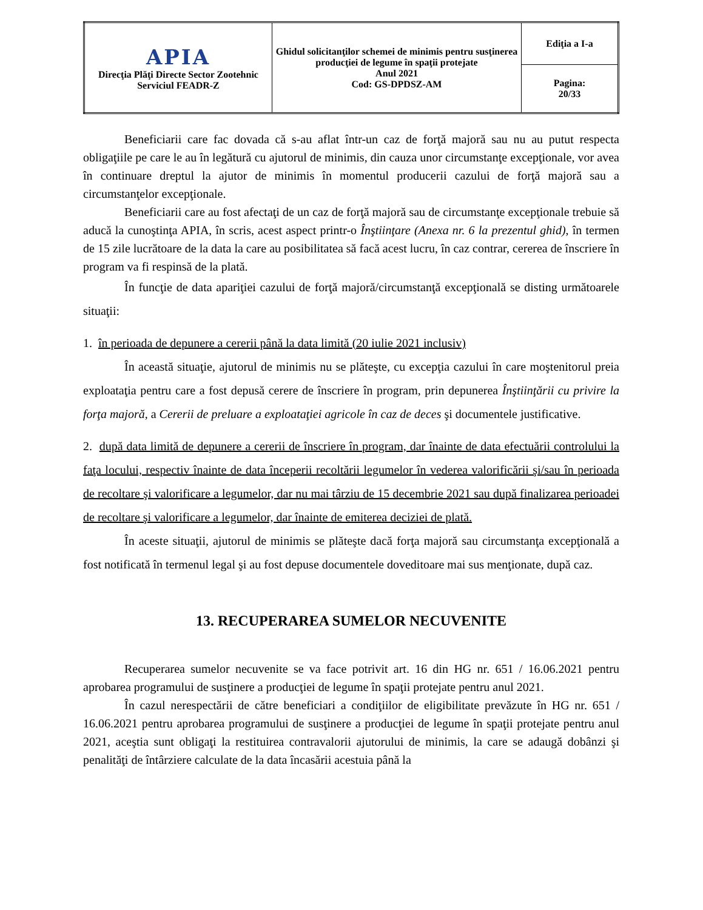| APIA Direcţia Plăţi Directe Sector Zootehnic Serviciul FEADR-Z | Ghidul solicitanţilor schemei de minimis pentru susţinerea producţiei de legume în spaţii protejate Anul 2021 Cod: GS-DPDSZ-AM | Ediţia a I-a |
| | | Pagina: 20/33 |
Beneficiarii care fac dovada că s-au aflat într-un caz de forţă majoră sau nu au putut respecta obligaţiile pe care le au în legătură cu ajutorul de minimis, din cauza unor circumstanţe excepţionale, vor avea în continuare dreptul la ajutor de minimis în momentul producerii cazului de forţă majoră sau a circumstanţelor excepţionale.
Beneficiarii care au fost afectaţi de un caz de forţă majoră sau de circumstanţe excepţionale trebuie să aducă la cunoştinţa APIA, în scris, acest aspect printr-o Înştiinţare (Anexa nr. 6 la prezentul ghid), în termen de 15 zile lucrătoare de la data la care au posibilitatea să facă acest lucru, în caz contrar, cererea de înscriere în program va fi respinsă de la plată.
În funcţie de data apariţiei cazului de forţă majoră/circumstanţă excepţională se disting următoarele situaţii:
1. în perioada de depunere a cererii până la data limită (20 iulie 2021 inclusiv)
În această situaţie, ajutorul de minimis nu se plăteşte, cu excepţia cazului în care moştenitorul preia exploataţia pentru care a fost depusă cerere de înscriere în program, prin depunerea Înştiinţării cu privire la forţa majoră, a Cererii de preluare a exploataţiei agricole în caz de deces şi documentele justificative.
2. după data limită de depunere a cererii de înscriere în program, dar înainte de data efectuării controlului la faţa locului, respectiv înainte de data începerii recoltării legumelor în vederea valorificării şi/sau în perioada de recoltare şi valorificare a legumelor, dar nu mai târziu de 15 decembrie 2021 sau după finalizarea perioadei de recoltare şi valorificare a legumelor, dar înainte de emiterea deciziei de plată.
În aceste situaţii, ajutorul de minimis se plăteşte dacă forţa majoră sau circumstanţa excepţională a fost notificată în termenul legal şi au fost depuse documentele doveditoare mai sus menţionate, după caz.
13. RECUPERAREA SUMELOR NECUVENITE
Recuperarea sumelor necuvenite se va face potrivit art. 16 din HG nr. 651 / 16.06.2021 pentru aprobarea programului de susţinere a producţiei de legume în spaţii protejate pentru anul 2021.
În cazul nerespectării de către beneficiari a condiţiilor de eligibilitate prevăzute în HG nr. 651 / 16.06.2021 pentru aprobarea programului de susţinere a producţiei de legume în spaţii protejate pentru anul 2021, aceştia sunt obligaţi la restituirea contravalorii ajutorului de minimis, la care se adaugă dobânzi şi penalităţi de întârziere calculate de la data încasării acestuia până la